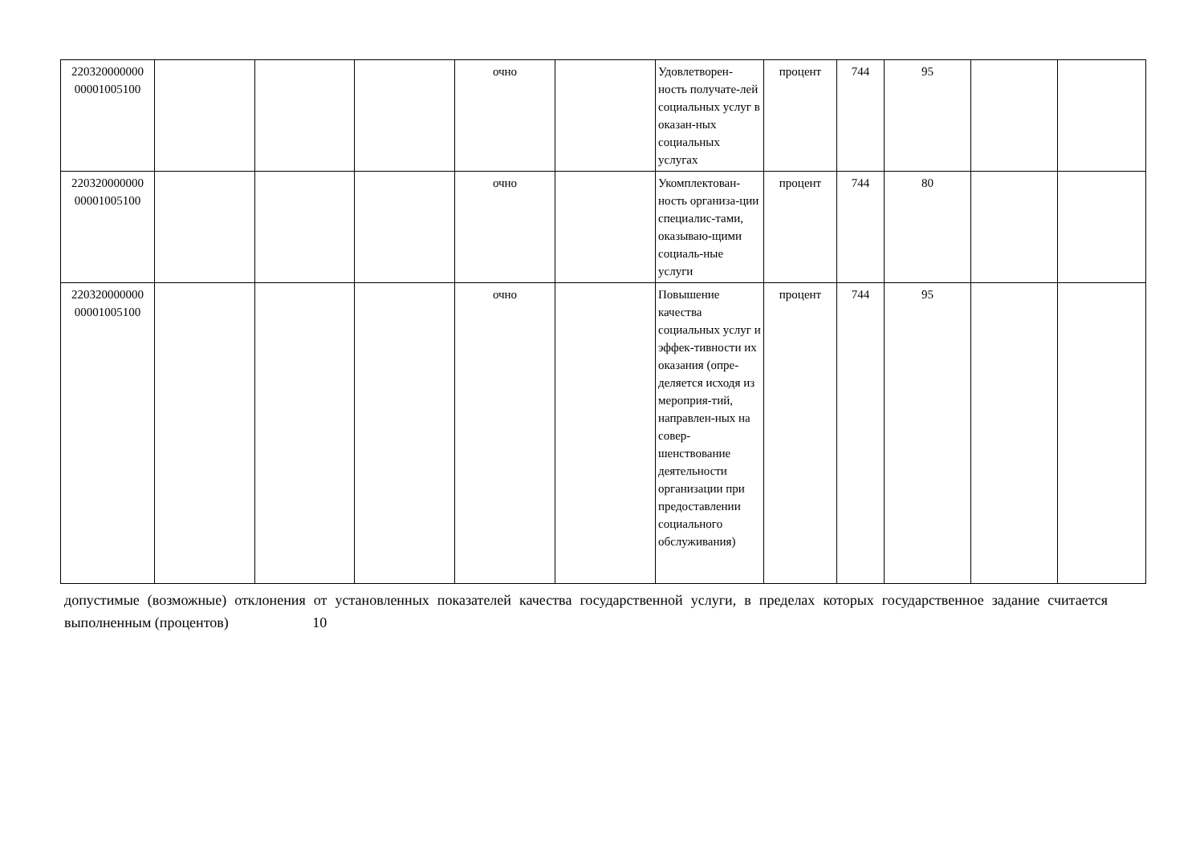| 220320000000 00001005100 | | | | очно | | Удовлетворен-ность получате-лей социальных услуг в оказан-ных социальных услугах | процент | 744 | 95 | | |
| 220320000000 00001005100 | | | | очно | | Укомплектован-ность организа-ции специалис-тами, оказываю-щими социаль-ные услуги | процент | 744 | 80 | | |
| 220320000000 00001005100 | | | | очно | | Повышение качества социальных услуг и эффек-тивности их оказания (опре-деляется исходя из мероприя-тий, направлен-ных на совер-шенствование деятельности организации при предоставлении социального обслуживания) | процент | 744 | 95 | | |
допустимые (возможные) отклонения от установленных показателей качества государственной услуги, в пределах которых государственное задание считается выполненным (процентов) 10